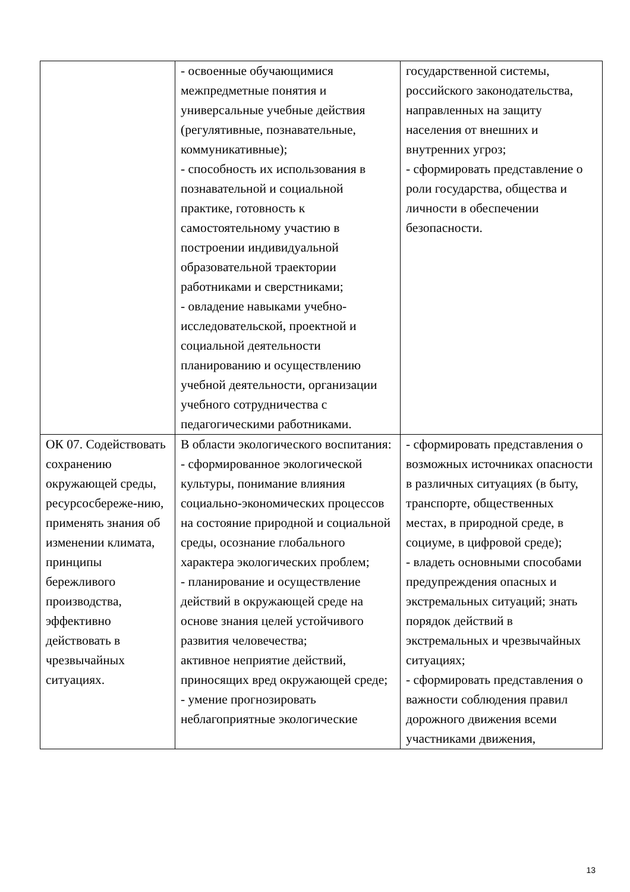| | - освоенные обучающимися межпредметные понятия и универсальные учебные действия (регулятивные, познавательные, коммуникативные); - способность их использования в познавательной и социальной практике, готовность к самостоятельному участию в построении индивидуальной образовательной траектории работниками и сверстниками; - овладение навыками учебно-исследовательской, проектной и социальной деятельности планированию и осуществлению учебной деятельности, организации учебного сотрудничества с педагогическими работниками. | государственной системы, российского законодательства, направленных на защиту населения от внешних и внутренних угроз; - сформировать представление о роли государства, общества и личности в обеспечении безопасности. |
| ОК 07. Содействовать сохранению окружающей среды, ресурсосбереже-нию, применять знания об изменении климата, принципы бережливого производства, эффективно действовать в чрезвычайных ситуациях. | В области экологического воспитания: - сформированное экологической культуры, понимание влияния социально-экономических процессов на состояние природной и социальной среды, осознание глобального характера экологических проблем; - планирование и осуществление действий в окружающей среде на основе знания целей устойчивого развития человечества; активное неприятие действий, приносящих вред окружающей среде; - умение прогнозировать неблагоприятные экологические | - сформировать представления о возможных источниках опасности в различных ситуациях (в быту, транспорте, общественных местах, в природной среде, в социуме, в цифровой среде); - владеть основными способами предупреждения опасных и экстремальных ситуаций; знать порядок действий в экстремальных и чрезвычайных ситуациях; - сформировать представления о важности соблюдения правил дорожного движения всеми участниками движения, |
13